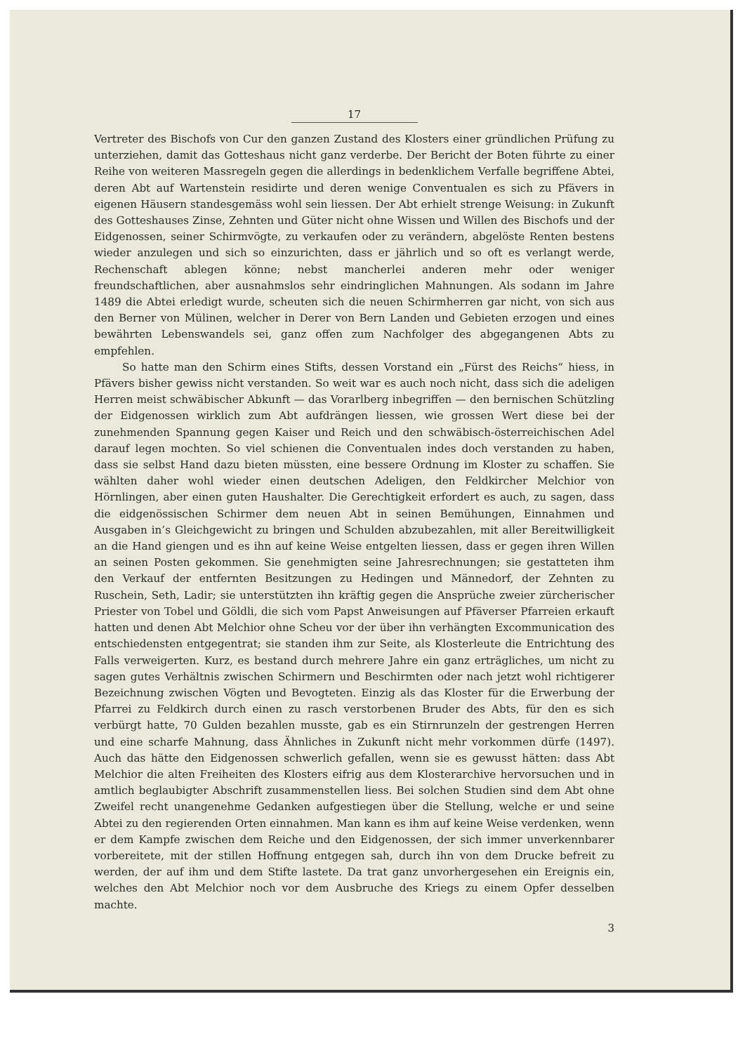17
Vertreter des Bischofs von Cur den ganzen Zustand des Klosters einer gründlichen Prüfung zu unterziehen, damit das Gotteshaus nicht ganz verderbe. Der Bericht der Boten führte zu einer Reihe von weiteren Massregeln gegen die allerdings in bedenklichem Verfalle begriffene Abtei, deren Abt auf Wartenstein residirte und deren wenige Conventualen es sich zu Pfävers in eigenen Häusern standesgemäss wohl sein liessen. Der Abt erhielt strenge Weisung: in Zukunft des Gotteshauses Zinse, Zehnten und Güter nicht ohne Wissen und Willen des Bischofs und der Eidgenossen, seiner Schirmvögte, zu verkaufen oder zu verändern, abgelöste Renten bestens wieder anzulegen und sich so einzurichten, dass er jährlich und so oft es verlangt werde, Rechenschaft ablegen könne; nebst mancherlei anderen mehr oder weniger freundschaftlichen, aber ausnahmslos sehr eindringlichen Mahnungen. Als sodann im Jahre 1489 die Abtei erledigt wurde, scheuten sich die neuen Schirmherren gar nicht, von sich aus den Berner von Mülinen, welcher in Derer von Bern Landen und Gebieten erzogen und eines bewährten Lebenswandels sei, ganz offen zum Nachfolger des abgegangenen Abts zu empfehlen.
So hatte man den Schirm eines Stifts, dessen Vorstand ein „Fürst des Reichs“ hiess, in Pfävers bisher gewiss nicht verstanden. So weit war es auch noch nicht, dass sich die adeligen Herren meist schwäbischer Abkunft — das Vorarlberg inbegriffen — den bernischen Schützling der Eidgenossen wirklich zum Abt aufdrängen liessen, wie grossen Wert diese bei der zunehmenden Spannung gegen Kaiser und Reich und den schwäbisch-österreichischen Adel darauf legen mochten. So viel schienen die Conventualen indes doch verstanden zu haben, dass sie selbst Hand dazu bieten müssten, eine bessere Ordnung im Kloster zu schaffen. Sie wählten daher wohl wieder einen deutschen Adeligen, den Feldkircher Melchior von Hörnlingen, aber einen guten Haushalter. Die Gerechtigkeit erfordert es auch, zu sagen, dass die eidgenössischen Schirmer dem neuen Abt in seinen Bemühungen, Einnahmen und Ausgaben in’s Gleichgewicht zu bringen und Schulden abzubezahlen, mit aller Bereitwilligkeit an die Hand giengen und es ihn auf keine Weise entgelten liessen, dass er gegen ihren Willen an seinen Posten gekommen. Sie genehmigten seine Jahresrechnungen; sie gestatteten ihm den Verkauf der entfernten Besitzungen zu Hedingen und Männedorf, der Zehnten zu Ruschein, Seth, Ladir; sie unterstützten ihn kräftig gegen die Ansprüche zweier zürcherischer Priester von Tobel und Göldli, die sich vom Papst Anweisungen auf Pfäverser Pfarreien erkauft hatten und denen Abt Melchior ohne Scheu vor der über ihn verhängten Excommunication des entschiedensten entgegentrat; sie standen ihm zur Seite, als Klosterleute die Entrichtung des Falls verweigerten. Kurz, es bestand durch mehrere Jahre ein ganz erträgliches, um nicht zu sagen gutes Verhältnis zwischen Schirmern und Beschirmten oder nach jetzt wohl richtigerer Bezeichnung zwischen Vögten und Bevogteten. Einzig als das Kloster für die Erwerbung der Pfarrei zu Feldkirch durch einen zu rasch verstorbenen Bruder des Abts, für den es sich verbürgt hatte, 70 Gulden bezahlen musste, gab es ein Stirnrunzeln der gestrengen Herren und eine scharfe Mahnung, dass Ähnliches in Zukunft nicht mehr vorkommen dürfe (1497). Auch das hätte den Eidgenossen schwerlich gefallen, wenn sie es gewusst hätten: dass Abt Melchior die alten Freiheiten des Klosters eifrig aus dem Klosterarchive hervorsuchen und in amtlich beglaubigter Abschrift zusammenstellen liess. Bei solchen Studien sind dem Abt ohne Zweifel recht unangenehme Gedanken aufgestiegen über die Stellung, welche er und seine Abtei zu den regierenden Orten einnahmen. Man kann es ihm auf keine Weise verdenken, wenn er dem Kampfe zwischen dem Reiche und den Eidgenossen, der sich immer unverkennbarer vorbereitete, mit der stillen Hoffnung entgegen sah, durch ihn von dem Drucke befreit zu werden, der auf ihm und dem Stifte lastete. Da trat ganz unvorhergesehen ein Ereignis ein, welches den Abt Melchior noch vor dem Ausbruche des Kriegs zu einem Opfer desselben machte.
3